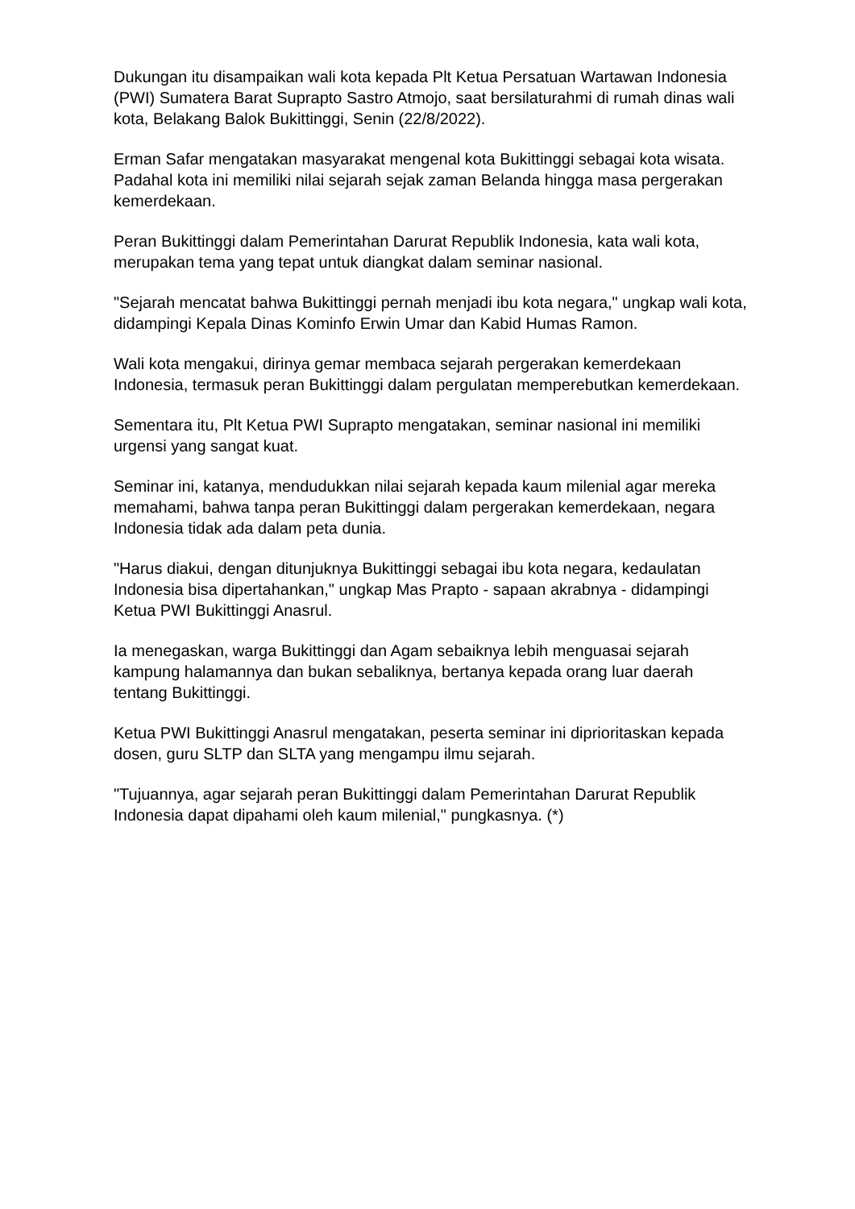Dukungan itu disampaikan wali kota kepada Plt Ketua Persatuan Wartawan Indonesia (PWI) Sumatera Barat Suprapto Sastro Atmojo, saat bersilaturahmi di rumah dinas wali kota, Belakang Balok Bukittinggi, Senin (22/8/2022).
Erman Safar mengatakan masyarakat mengenal kota Bukittinggi sebagai kota wisata. Padahal kota ini memiliki nilai sejarah sejak zaman Belanda hingga masa pergerakan kemerdekaan.
Peran Bukittinggi dalam Pemerintahan Darurat Republik Indonesia, kata wali kota, merupakan tema yang tepat untuk diangkat dalam seminar nasional.
"Sejarah mencatat bahwa Bukittinggi pernah menjadi ibu kota negara," ungkap wali kota, didampingi Kepala Dinas Kominfo Erwin Umar dan Kabid Humas Ramon.
Wali kota mengakui, dirinya gemar membaca sejarah pergerakan kemerdekaan Indonesia, termasuk peran Bukittinggi dalam pergulatan memperebutkan kemerdekaan.
Sementara itu, Plt Ketua PWI Suprapto mengatakan, seminar nasional ini memiliki urgensi yang sangat kuat.
Seminar ini, katanya, mendudukkan nilai sejarah kepada kaum milenial agar mereka memahami, bahwa tanpa peran Bukittinggi dalam pergerakan kemerdekaan, negara Indonesia tidak ada dalam peta dunia.
"Harus diakui, dengan ditunjuknya Bukittinggi sebagai ibu kota negara, kedaulatan Indonesia bisa dipertahankan," ungkap Mas Prapto - sapaan akrabnya - didampingi Ketua PWI Bukittinggi Anasrul.
Ia menegaskan, warga Bukittinggi dan Agam sebaiknya lebih menguasai sejarah kampung halamannya dan bukan sebaliknya, bertanya kepada orang luar daerah tentang Bukittinggi.
Ketua PWI Bukittinggi Anasrul mengatakan, peserta seminar ini diprioritaskan kepada dosen, guru SLTP dan SLTA yang mengampu ilmu sejarah.
"Tujuannya, agar sejarah peran Bukittinggi dalam Pemerintahan Darurat Republik Indonesia dapat dipahami oleh kaum milenial," pungkasnya. (*)